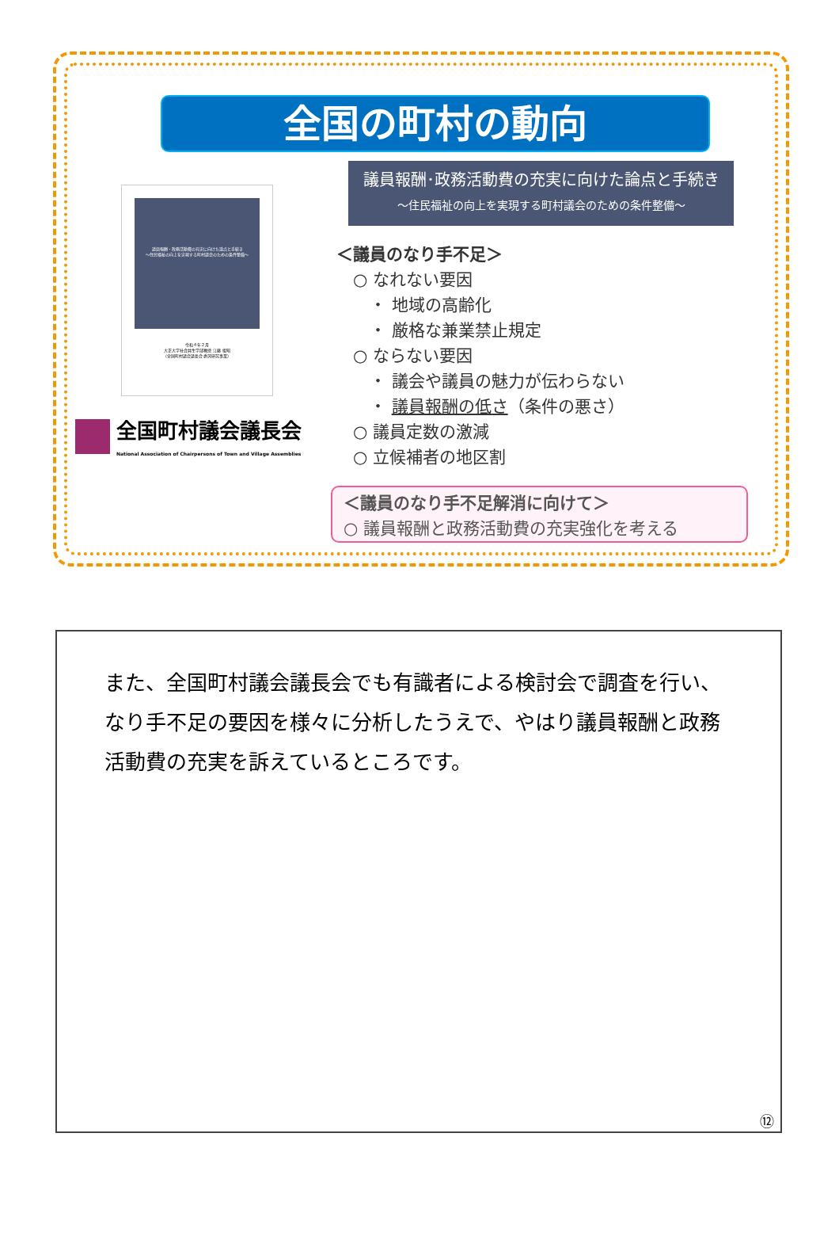全国の町村の動向
議員報酬・政務活動費の充実に向けた論点と手続き
～住民福祉の向上を実現する町村議会のための条件整備～
令和４年２月
大正大学社会共生学部教授 江藤 俊昭
（全国町村議会議長会 委託研究事業）
全国町村議会議長会
National Association of Chairpersons of Town and Village Assemblies
議員報酬･政務活動費の充実に向けた論点と手続き
～住民福祉の向上を実現する町村議会のための条件整備～
＜議員のなり手不足＞
　○ なれない要因
　　・ 地域の高齢化
　　・ 厳格な兼業禁止規定
　○ ならない要因
　　・ 議会や議員の魅力が伝わらない
　　・ 議員報酬の低さ（条件の悪さ）
　○ 議員定数の激減
　○ 立候補者の地区割
＜議員のなり手不足解消に向けて＞
○ 議員報酬と政務活動費の充実強化を考える
また、全国町村議会議長会でも有識者による検討会で調査を行い、なり手不足の要因を様々に分析したうえで、やはり議員報酬と政務活動費の充実を訴えているところです。
⑫